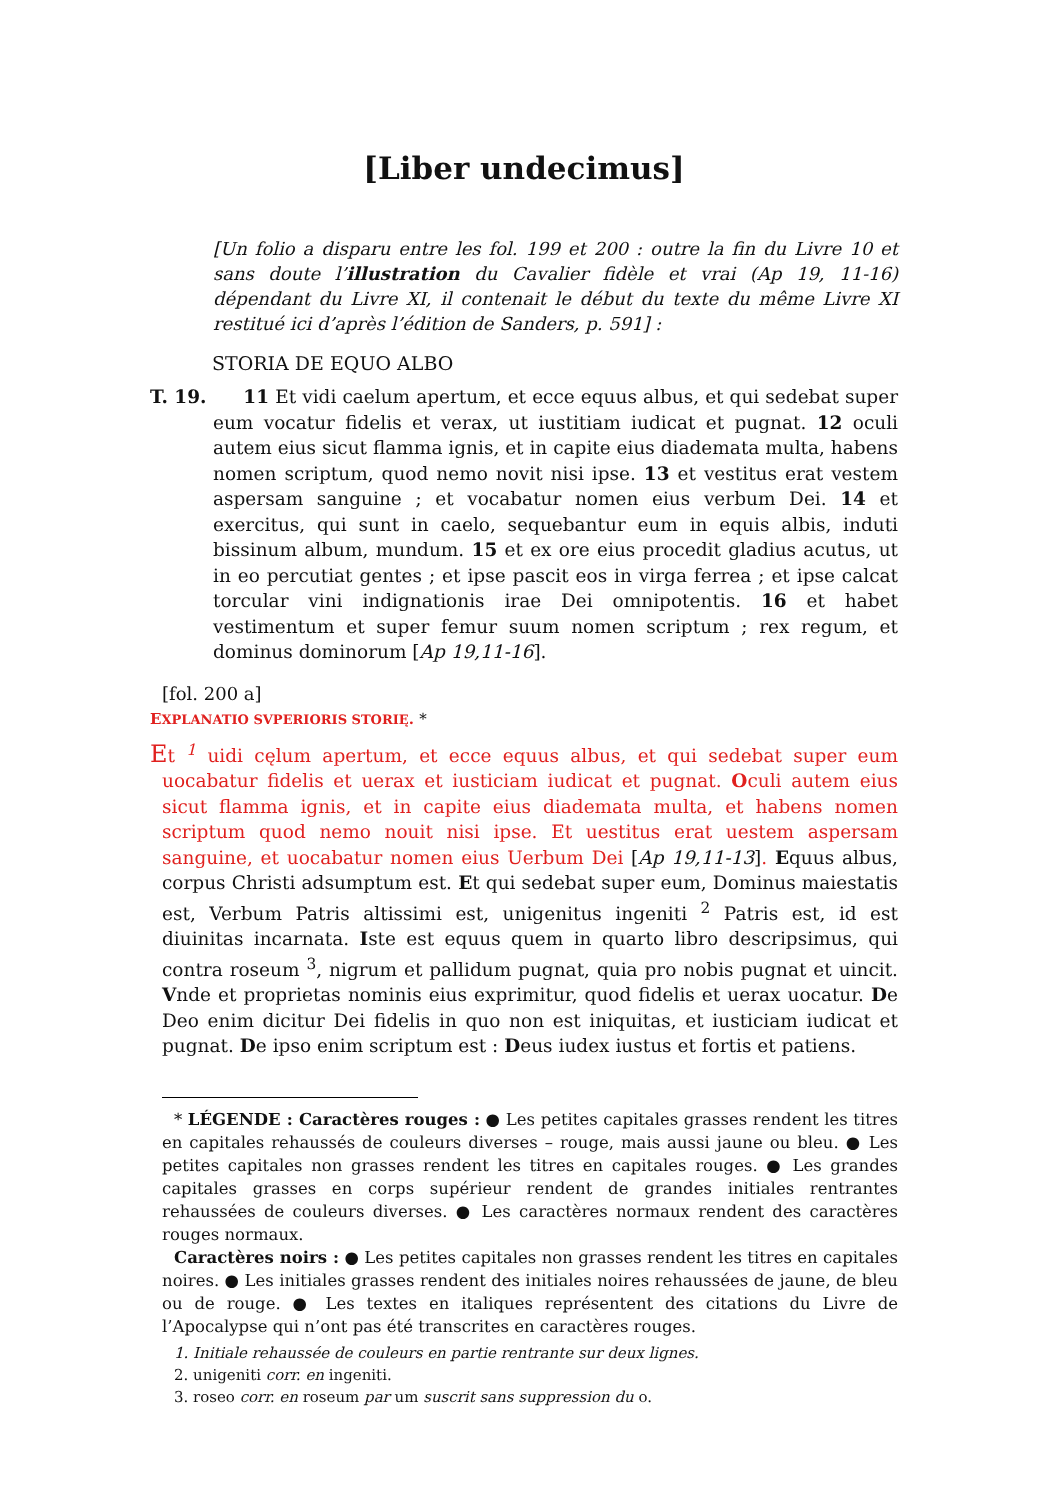[Liber undecimus]
[Un folio a disparu entre les fol. 199 et 200 : outre la fin du Livre 10 et sans doute l’illustration du Cavalier fidèle et vrai (Ap 19, 11-16) dépendant du Livre XI, il contenait le début du texte du même Livre XI restitué ici d’après l’édition de Sanders, p. 591] :
STORIA DE EQUO ALBO
T. 19.
11 Et vidi caelum apertum, et ecce equus albus, et qui sedebat super eum vocatur fidelis et verax, ut iustitiam iudicat et pugnat. 12 oculi autem eius sicut flamma ignis, et in capite eius diademata multa, habens nomen scriptum, quod nemo novit nisi ipse. 13 et vestitus erat vestem aspersam sanguine ; et vocabatur nomen eius verbum Dei. 14 et exercitus, qui sunt in caelo, sequebantur eum in equis albis, induti bissinum album, mundum. 15 et ex ore eius procedit gladius acutus, ut in eo percutiat gentes ; et ipse pascit eos in virga ferrea ; et ipse calcat torcular vini indignationis irae Dei omnipotentis. 16 et habet vestimentum et super femur suum nomen scriptum ; rex regum, et dominus dominorum [Ap 19,11-16].
[fol. 200 a]
EXPLANATIO SVPERIORIS STORIĘ. *
Et <sup>1</sup> uidi cęlum apertum, et ecce equus albus, et qui sedebat super eum uocabatur fidelis et uerax et iusticiam iudicat et pugnat. Oculi autem eius sicut flamma ignis, et in capite eius diademata multa, et habens nomen scriptum quod nemo nouit nisi ipse. Et uestitus erat uestem aspersam sanguine, et uocabatur nomen eius Uerbum Dei [Ap 19,11-13]. Equus albus, corpus Christi adsumptum est. Et qui sedebat super eum, Dominus maiestatis est, Verbum Patris altissimi est, unigenitus ingeniti <sup>2</sup> Patris est, id est diuinitas incarnata. Iste est equus quem in quarto libro descripsimus, qui contra roseum <sup>3</sup>, nigrum et pallidum pugnat, quia pro nobis pugnat et uincit. Vnde et proprietas nominis eius exprimitur, quod fidelis et uerax uocatur. De Deo enim dicitur Dei fidelis in quo non est iniquitas, et iusticiam iudicat et pugnat. De ipso enim scriptum est : Deus iudex iustus et fortis et patiens.
* LÉGENDE : Caractères rouges : ● Les petites capitales grasses rendent les titres en capitales rehaussés de couleurs diverses – rouge, mais aussi jaune ou bleu. ● Les petites capitales non grasses rendent les titres en capitales rouges. ● Les grandes capitales grasses en corps supérieur rendent de grandes initiales rentrantes rehaussées de couleurs diverses. ● Les caractères normaux rendent des caractères rouges normaux.
Caractères noirs : ● Les petites capitales non grasses rendent les titres en capitales noires. ● Les initiales grasses rendent des initiales noires rehaussées de jaune, de bleu ou de rouge. ● Les textes en italiques représentent des citations du Livre de l’Apocalypse qui n’ont pas été transcrites en caractères rouges.
1. Initiale rehaussée de couleurs en partie rentrante sur deux lignes.
2. unigeniti corr. en ingeniti.
3. roseo corr. en roseum par um suscrit sans suppression du o.